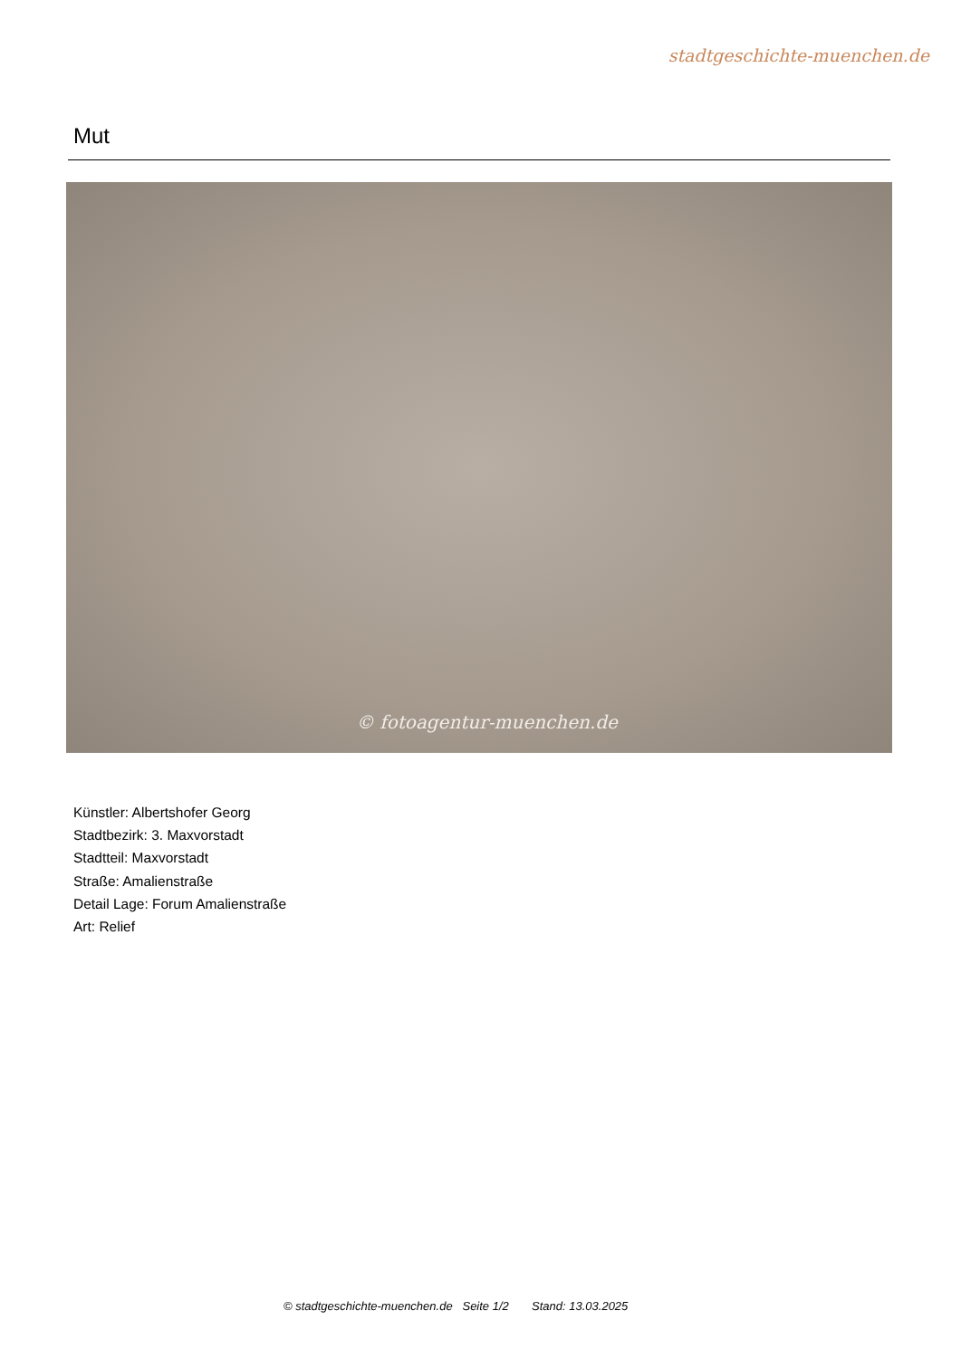stadtgeschichte-muenchen.de
Mut
© fotoagentur-muenchen.de
Künstler: Albertshofer Georg
Stadtbezirk: 3. Maxvorstadt
Stadtteil: Maxvorstadt
Straße: Amalienstraße
Detail Lage: Forum Amalienstraße
Art: Relief
© stadtgeschichte-muenchen.de Seite 1/2 Stand: 13.03.2025